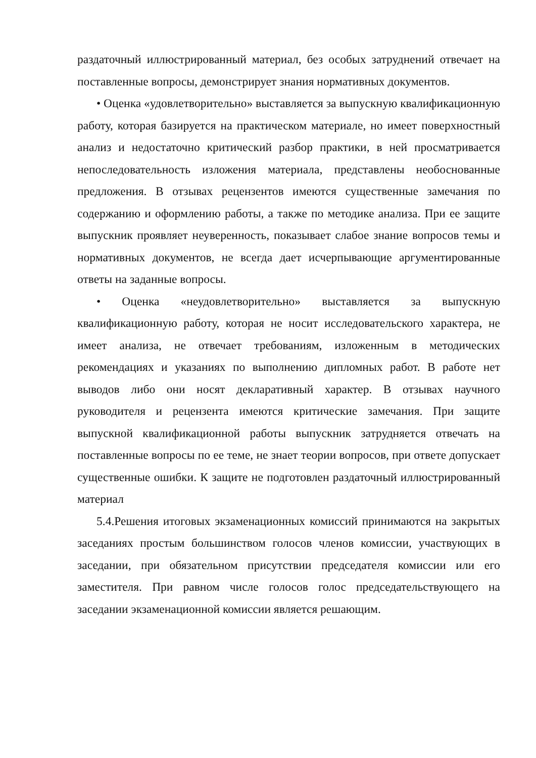раздаточный иллюстрированный материал, без особых затруднений отвечает на поставленные вопросы, демонстрирует знания нормативных документов.
• Оценка «удовлетворительно» выставляется за выпускную квалификационную работу, которая базируется на практическом материале, но имеет поверхностный анализ и недостаточно критический разбор практики, в ней просматривается непоследовательность изложения материала, представлены необоснованные предложения. В отзывах рецензентов имеются существенные замечания по содержанию и оформлению работы, а также по методике анализа. При ее защите выпускник проявляет неуверенность, показывает слабое знание вопросов темы и нормативных документов, не всегда дает исчерпывающие аргументированные ответы на заданные вопросы.
• Оценка «неудовлетворительно» выставляется за выпускную квалификационную работу, которая не носит исследовательского характера, не имеет анализа, не отвечает требованиям, изложенным в методических рекомендациях и указаниях по выполнению дипломных работ. В работе нет выводов либо они носят декларативный характер. В отзывах научного руководителя и рецензента имеются критические замечания. При защите выпускной квалификационной работы выпускник затрудняется отвечать на поставленные вопросы по ее теме, не знает теории вопросов, при ответе допускает существенные ошибки. К защите не подготовлен раздаточный иллюстрированный материал
5.4.Решения итоговых экзаменационных комиссий принимаются на закрытых заседаниях простым большинством голосов членов комиссии, участвующих в заседании, при обязательном присутствии председателя комиссии или его заместителя. При равном числе голосов голос председательствующего на заседании экзаменационной комиссии является решающим.